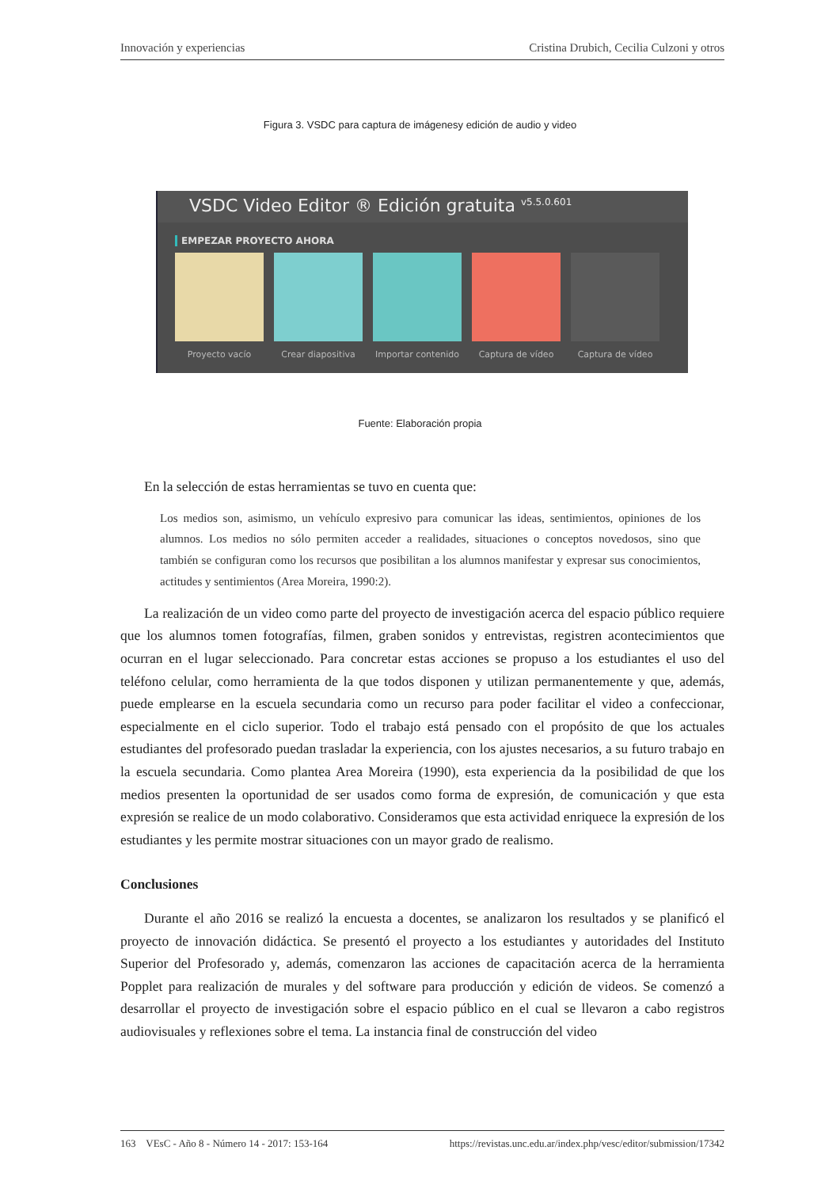Innovación y experiencias Cristina Drubich, Cecilia Culzoni y otros
Figura 3. VSDC para captura de imágenesy edición de audio y video
VSDC Video Editor ® Edición gratuita <sup>v5.5.0.601</sup>
EMPEZAR PROYECTO AHORA
Proyecto vacío Crear diapositiva
Importar contenido
Captura de vídeo Captura de vídeo
Fuente: Elaboración propia
En la selección de estas herramientas se tuvo en cuenta que:
Los medios son, asimismo, un vehículo expresivo para comunicar las ideas, sentimientos, opiniones de los alumnos. Los medios no sólo permiten acceder a realidades, situaciones o conceptos novedosos, sino que también se configuran como los recursos que posibilitan a los alumnos manifestar y expresar sus conocimientos, actitudes y sentimientos (Area Moreira, 1990:2).
La realización de un video como parte del proyecto de investigación acerca del espacio público requiere que los alumnos tomen fotografías, filmen, graben sonidos y entrevistas, registren acontecimientos que ocurran en el lugar seleccionado. Para concretar estas acciones se propuso a los estudiantes el uso del teléfono celular, como herramienta de la que todos disponen y utilizan permanentemente y que, además, puede emplearse en la escuela secundaria como un recurso para poder facilitar el video a confeccionar, especialmente en el ciclo superior. Todo el trabajo está pensado con el propósito de que los actuales estudiantes del profesorado puedan trasladar la experiencia, con los ajustes necesarios, a su futuro trabajo en la escuela secundaria. Como plantea Area Moreira (1990), esta experiencia da la posibilidad de que los medios presenten la oportunidad de ser usados como forma de expresión, de comunicación y que esta expresión se realice de un modo colaborativo. Consideramos que esta actividad enriquece la expresión de los estudiantes y les permite mostrar situaciones con un mayor grado de realismo.
Conclusiones
Durante el año 2016 se realizó la encuesta a docentes, se analizaron los resultados y se planificó el proyecto de innovación didáctica. Se presentó el proyecto a los estudiantes y autoridades del Instituto Superior del Profesorado y, además, comenzaron las acciones de capacitación acerca de la herramienta Popplet para realización de murales y del software para producción y edición de videos. Se comenzó a desarrollar el proyecto de investigación sobre el espacio público en el cual se llevaron a cabo registros audiovisuales y reflexiones sobre el tema. La instancia final de construcción del video
163 VEsC - Año 8 - Número 14 - 2017: 153-164 https://revistas.unc.edu.ar/index.php/vesc/editor/submission/17342